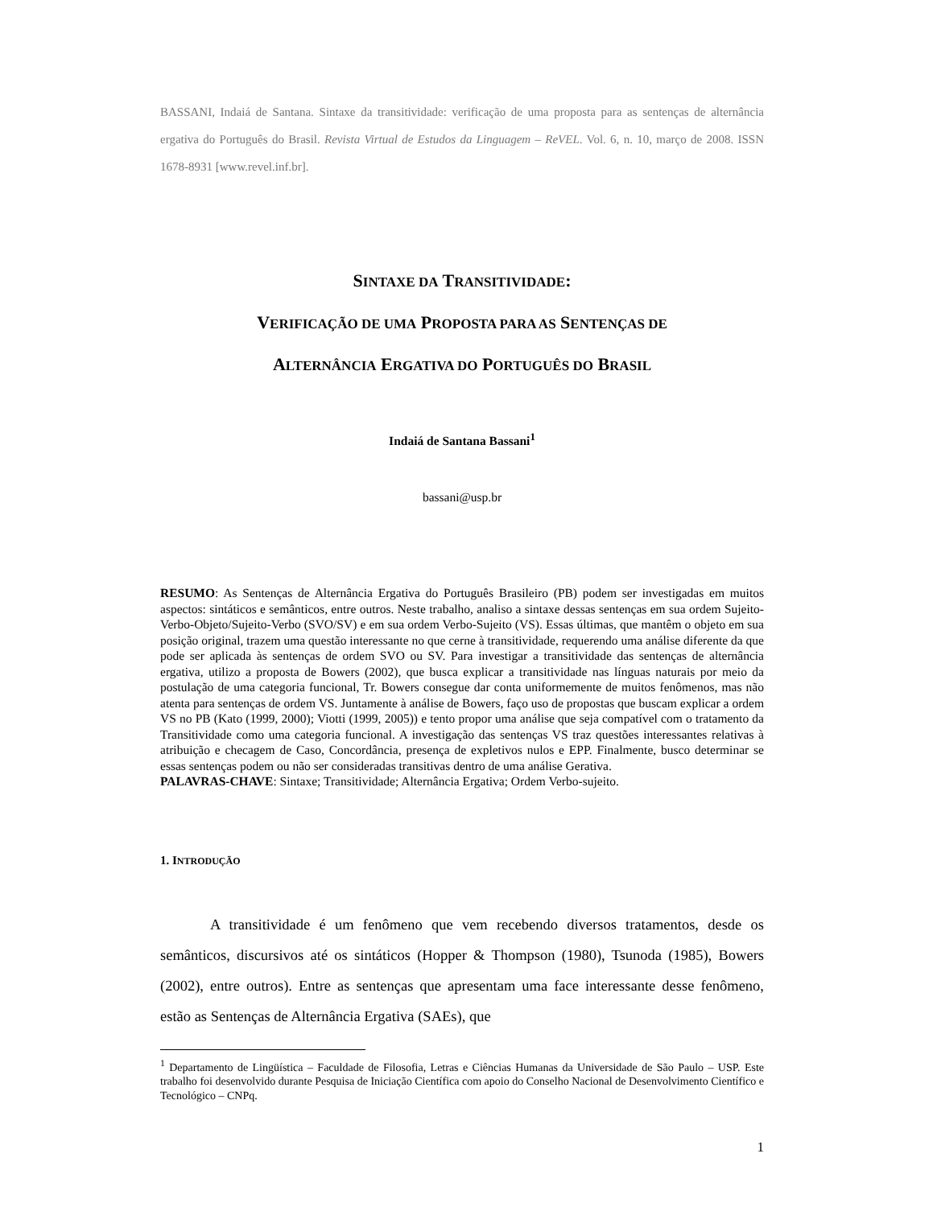BASSANI, Indaiá de Santana. Sintaxe da transitividade: verificação de uma proposta para as sentenças de alternância ergativa do Português do Brasil. Revista Virtual de Estudos da Linguagem – ReVEL. Vol. 6, n. 10, março de 2008. ISSN 1678-8931 [www.revel.inf.br].
SINTAXE DA TRANSITIVIDADE:
VERIFICAÇÃO DE UMA PROPOSTA PARA AS SENTENÇAS DE
ALTERNÂNCIA ERGATIVA DO PORTUGUÊS DO BRASIL
Indaiá de Santana Bassani<sup>1</sup>
bassani@usp.br
RESUMO: As Sentenças de Alternância Ergativa do Português Brasileiro (PB) podem ser investigadas em muitos aspectos: sintáticos e semânticos, entre outros. Neste trabalho, analiso a sintaxe dessas sentenças em sua ordem Sujeito-Verbo-Objeto/Sujeito-Verbo (SVO/SV) e em sua ordem Verbo-Sujeito (VS). Essas últimas, que mantêm o objeto em sua posição original, trazem uma questão interessante no que cerne à transitividade, requerendo uma análise diferente da que pode ser aplicada às sentenças de ordem SVO ou SV. Para investigar a transitividade das sentenças de alternância ergativa, utilizo a proposta de Bowers (2002), que busca explicar a transitividade nas línguas naturais por meio da postulação de uma categoria funcional, Tr. Bowers consegue dar conta uniformemente de muitos fenômenos, mas não atenta para sentenças de ordem VS. Juntamente à análise de Bowers, faço uso de propostas que buscam explicar a ordem VS no PB (Kato (1999, 2000); Viotti (1999, 2005)) e tento propor uma análise que seja compatível com o tratamento da Transitividade como uma categoria funcional. A investigação das sentenças VS traz questões interessantes relativas à atribuição e checagem de Caso, Concordância, presença de expletivos nulos e EPP. Finalmente, busco determinar se essas sentenças podem ou não ser consideradas transitivas dentro de uma análise Gerativa.
PALAVRAS-CHAVE: Sintaxe; Transitividade; Alternância Ergativa; Ordem Verbo-sujeito.
1. INTRODUÇÃO
A transitividade é um fenômeno que vem recebendo diversos tratamentos, desde os semânticos, discursivos até os sintáticos (Hopper & Thompson (1980), Tsunoda (1985), Bowers (2002), entre outros). Entre as sentenças que apresentam uma face interessante desse fenômeno, estão as Sentenças de Alternância Ergativa (SAEs), que
<sup>1</sup> Departamento de Lingüística – Faculdade de Filosofia, Letras e Ciências Humanas da Universidade de São Paulo – USP. Este trabalho foi desenvolvido durante Pesquisa de Iniciação Científica com apoio do Conselho Nacional de Desenvolvimento Científico e Tecnológico – CNPq.
1